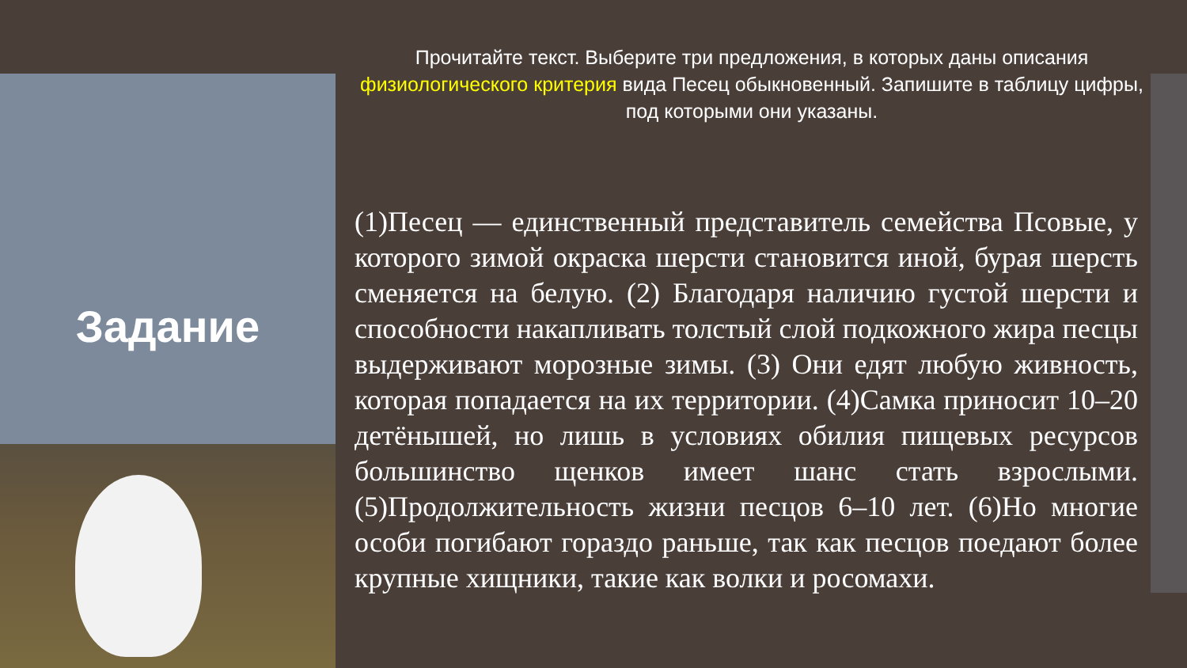Задание
Прочитайте текст. Выберите три предложения, в которых даны описания физиологического критерия вида Песец обыкновенный. Запишите в таблицу цифры, под которыми они указаны.
(1)Песец — единственный представитель семейства Псовые, у которого зимой окраска шерсти становится иной, бурая шерсть сменяется на белую. (2) Благодаря наличию густой шерсти и способности накапливать толстый слой подкожного жира песцы выдерживают морозные зимы. (3) Они едят любую живность, которая попадается на их территории. (4)Самка приносит 10–20 детёнышей, но лишь в условиях обилия пищевых ресурсов большинство щенков имеет шанс стать взрослыми. (5)Продолжительность жизни песцов 6–10 лет. (6)Но многие особи погибают гораздо раньше, так как песцов поедают более крупные хищники, такие как волки и росомахи.